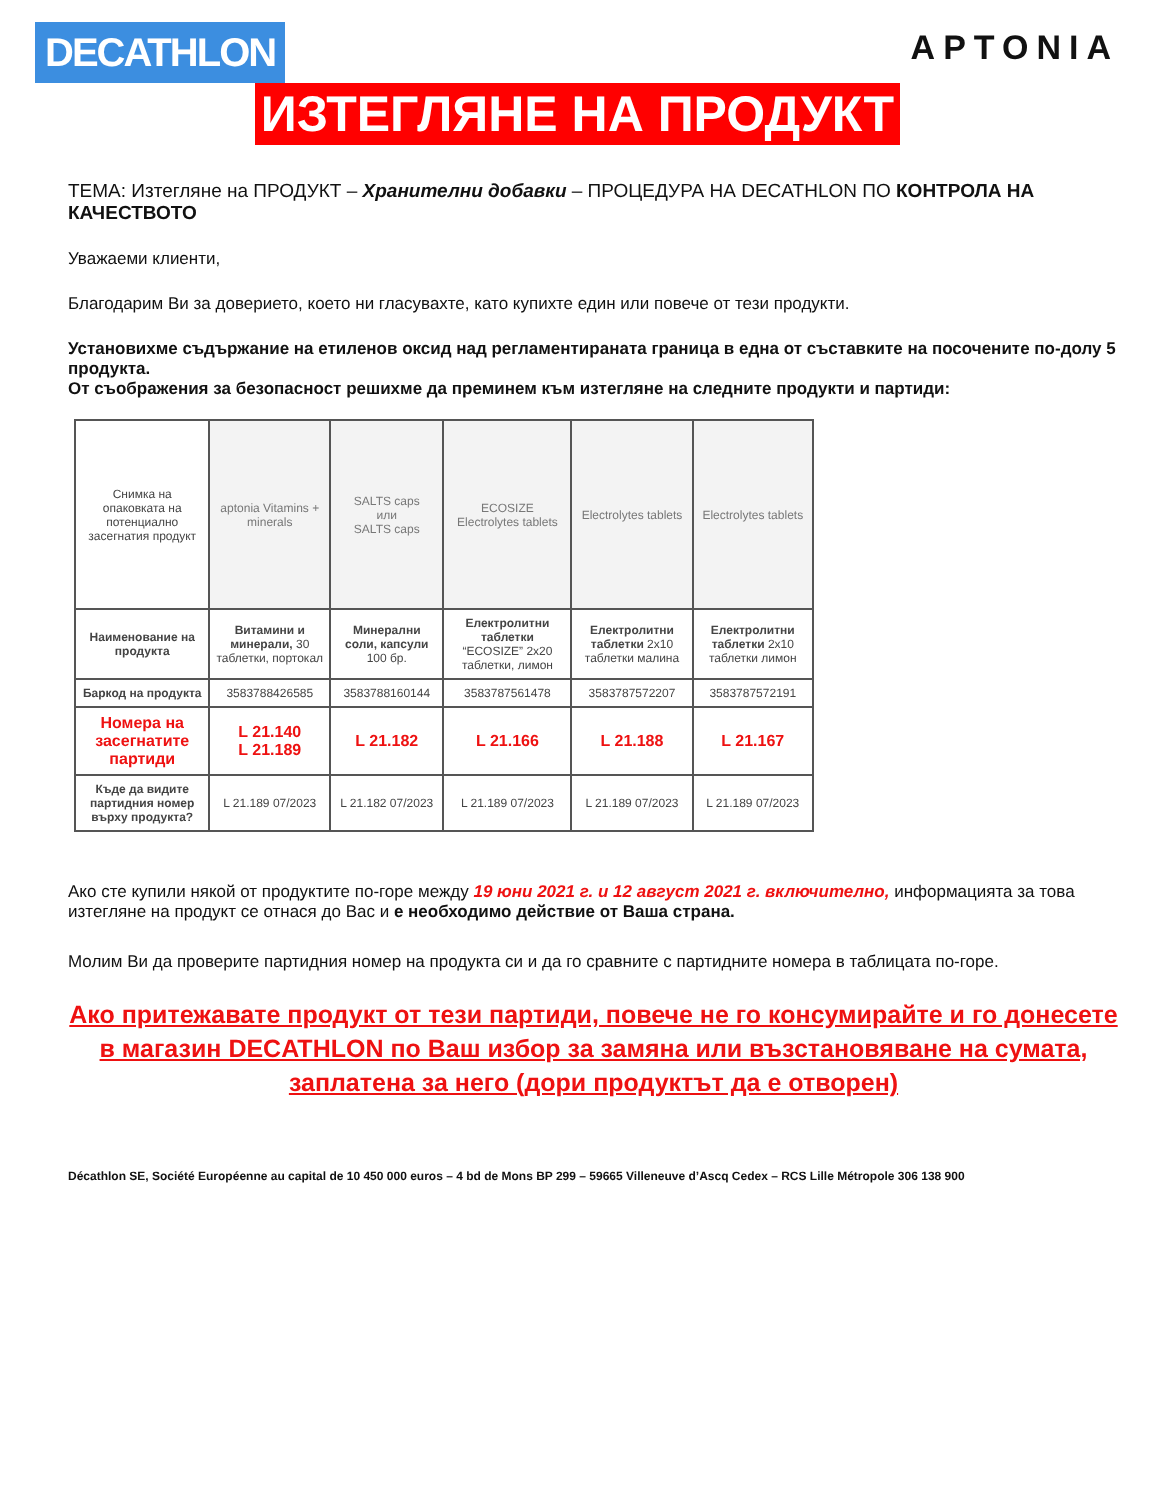DECATHLON
APTONIA
ИЗТЕГЛЯНЕ НА ПРОДУКТ
ТЕМА: Изтегляне на ПРОДУКТ – Хранителни добавки – ПРОЦЕДУРА НА DECATHLON ПО КОНТРОЛА НА КАЧЕСТВОТО
Уважаеми клиенти,
Благодарим Ви за доверието, което ни гласувахте, като купихте един или повече от тези продукти.
Установихме съдържание на етиленов оксид над регламентираната граница в една от съставките на посочените по-долу 5 продукта.
От съображения за безопасност решихме да преминем към изтегляне на следните продукти и партиди:
| Снимка на опаковката на потенциално засегнатия продукт | aptonia Vitamins + minerals | SALTS caps или SALTS caps | ECOSIZE Electrolytes tablets | Electrolytes tablets | Electrolytes tablets |
| Наименование на продукта | Витамини и минерали, 30 таблетки, портокал | Минерални соли, капсули 100 бр. | Електролитни таблетки “ECOSIZE” 2x20 таблетки, лимон | Електролитни таблетки 2x10 таблетки малина | Електролитни таблетки 2x10 таблетки лимон |
| Баркод на продукта | 3583788426585 | 3583788160144 | 3583787561478 | 3583787572207 | 3583787572191 |
| Номера на засегнатите партиди | L 21.140 L 21.189 | L 21.182 | L 21.166 | L 21.188 | L 21.167 |
| Къде да видите партидния номер върху продукта? | L 21.189 07/2023 | L 21.182 07/2023 | L 21.189 07/2023 | L 21.189 07/2023 | L 21.189 07/2023 |
Ако сте купили някой от продуктите по-горе между 19 юни 2021 г. и 12 август 2021 г. включително, информацията за това изтегляне на продукт се отнася до Вас и е необходимо действие от Ваша страна.
Молим Ви да проверите партидния номер на продукта си и да го сравните с партидните номера в таблицата по-горе.
Ако притежавате продукт от тези партиди, повече не го консумирайте и го донесете в магазин DECATHLON по Ваш избор за замяна или възстановяване на сумата, заплатена за него (дори продуктът да е отворен)
Décathlon SE, Société Européenne au capital de 10 450 000 euros – 4 bd de Mons BP 299 – 59665 Villeneuve d’Ascq Cedex – RCS Lille Métropole 306 138 900